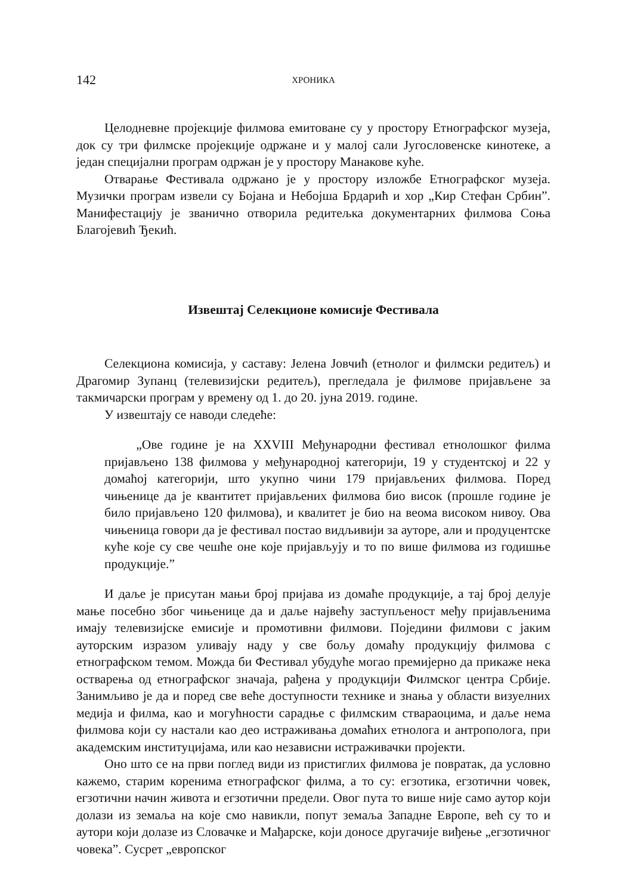142 ХРОНИКА
Целодневне пројекције филмова емитоване су у простору Етнографског музеја, док су три филмске пројекције одржане и у малој сали Југословенске кинотеке, а један специјални програм одржан је у простору Манакове куће.
Отварање Фестивала одржано је у простору изложбе Етнографског музеја. Музички програм извели су Бојана и Небојша Брдарић и хор „Кир Стефан Србин”. Манифестацију је званично отворила редитељка документарних филмова Соња Благојевић Ђекић.
Извештај Селекционе комисије Фестивала
Селекциона комисија, у саставу: Јелена Јовчић (етнолог и филмски редитељ) и Драгомир Зупанц (телевизијски редитељ), прегледала је филмове пријављене за такмичарски програм у времену од 1. до 20. јуна 2019. године.
У извештају се наводи следеће:
„Ове године је на XXVIII Међународни фестивал етнолошког филма пријављено 138 филмова у међународној категорији, 19 у студентској и 22 у домаћој категорији, што укупно чини 179 пријављених филмова. Поред чињенице да је квантитет пријављених филмова био висок (прошле године је било пријављено 120 филмова), и квалитет је био на веома високом нивоу. Ова чињеница говори да је фестивал постао видљивији за ауторе, али и продуцентске куће које су све чешће оне које пријављују и то по више филмова из годишње продукције.”
И даље је присутан мањи број пријава из домаће продукције, а тај број делује мање посебно због чињенице да и даље највећу заступљеност међу пријављенима имају телевизијске емисије и промотивни филмови. Поједини филмови с јаким ауторским изразом уливају наду у све бољу домаћу продукцију филмова с етнографском темом. Можда би Фестивал убудуће могао премијерно да прикаже нека остварења од етнографског значаја, рађена у продукцији Филмског центра Србије. Занимљиво је да и поред све веће доступности технике и знања у области визуелних медија и филма, као и могућности сарадње с филмским ствараоцима, и даље нема филмова који су настали као део истраживања домаћих етнолога и антрополога, при академским институцијама, или као независни истраживачки пројекти.
Оно што се на први поглед види из пристиглих филмова је повратак, да условно кажемо, старим коренима етнографског филма, а то су: егзотика, егзотични човек, егзотични начин живота и егзотични предели. Овог пута то више није само аутор који долази из земаља на које смо навикли, попут земаља Западне Европе, већ су то и аутори који долазе из Словачке и Мађарске, који доносе другачије виђење „егзотичног човека”. Сусрет „европског